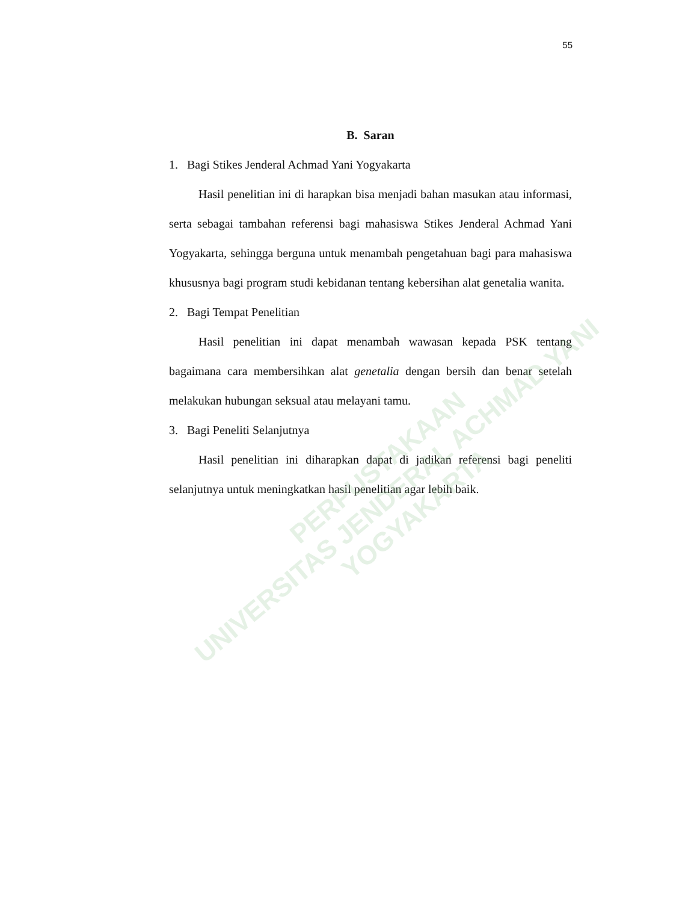55
B. Saran
1. Bagi Stikes Jenderal Achmad Yani Yogyakarta
Hasil penelitian ini di harapkan bisa menjadi bahan masukan atau informasi, serta sebagai tambahan referensi bagi mahasiswa Stikes Jenderal Achmad Yani Yogyakarta, sehingga berguna untuk menambah pengetahuan bagi para mahasiswa khususnya bagi program studi kebidanan tentang kebersihan alat genetalia wanita.
2. Bagi Tempat Penelitian
Hasil penelitian ini dapat menambah wawasan kepada PSK tentang bagaimana cara membersihkan alat genetalia dengan bersih dan benar setelah melakukan hubungan seksual atau melayani tamu.
3. Bagi Peneliti Selanjutnya
Hasil penelitian ini diharapkan dapat di jadikan referensi bagi peneliti selanjutnya untuk meningkatkan hasil penelitian agar lebih baik.
PERPUSTAKAAN
UNIVERSITAS JENDERAL ACHMAD YANI
YOGYAKARTA